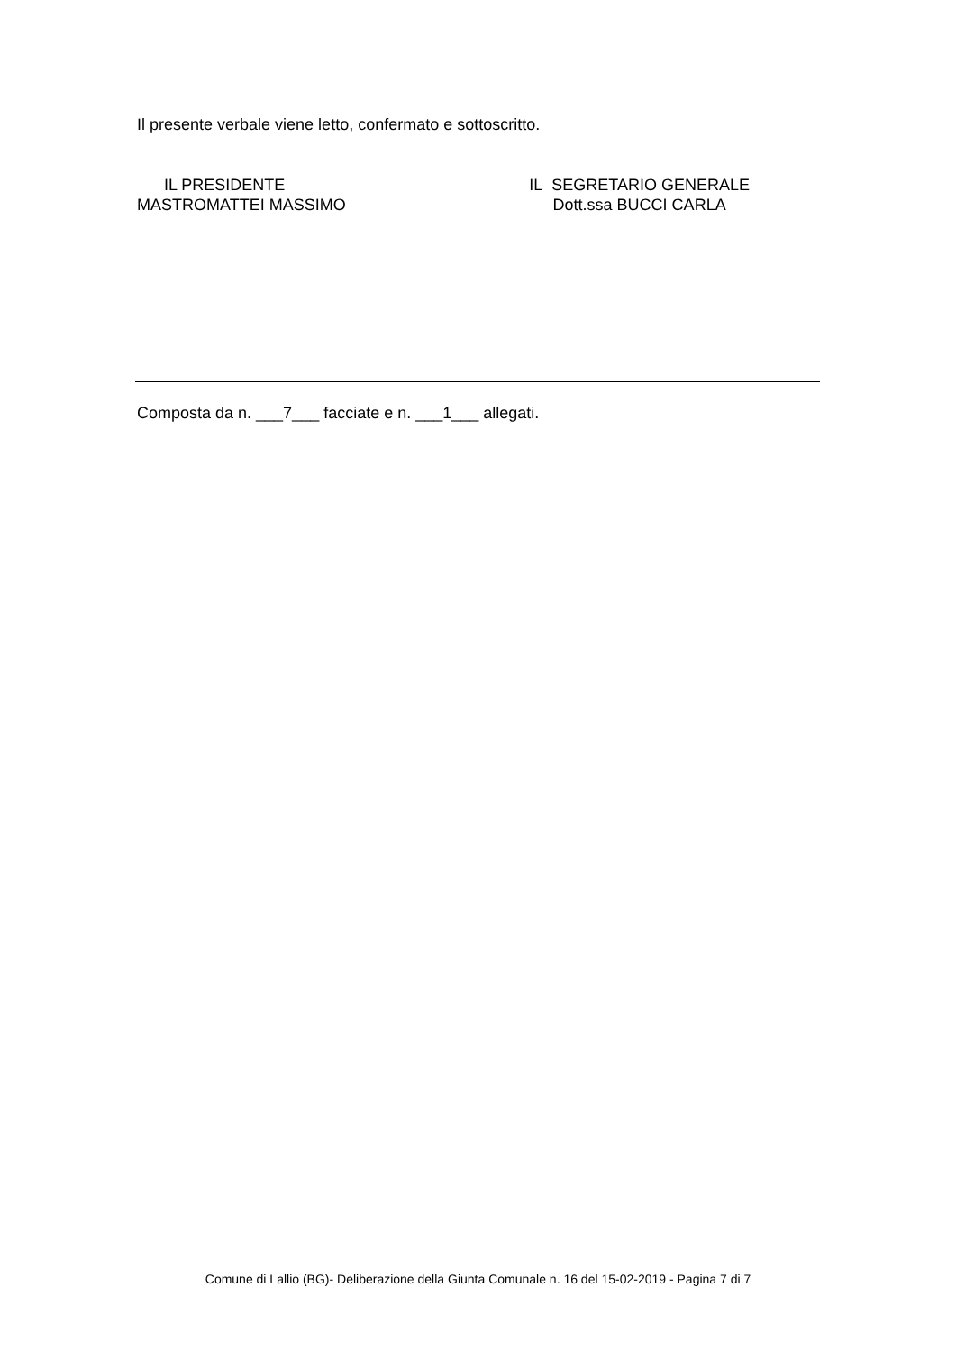Il presente verbale viene letto, confermato e sottoscritto.
IL PRESIDENTE
MASTROMATTEI MASSIMO
IL SEGRETARIO GENERALE
Dott.ssa BUCCI CARLA
Composta da n. ___7___ facciate e n. ___1___ allegati.
Comune di Lallio (BG)- Deliberazione della Giunta Comunale n. 16 del 15-02-2019 - Pagina 7 di 7